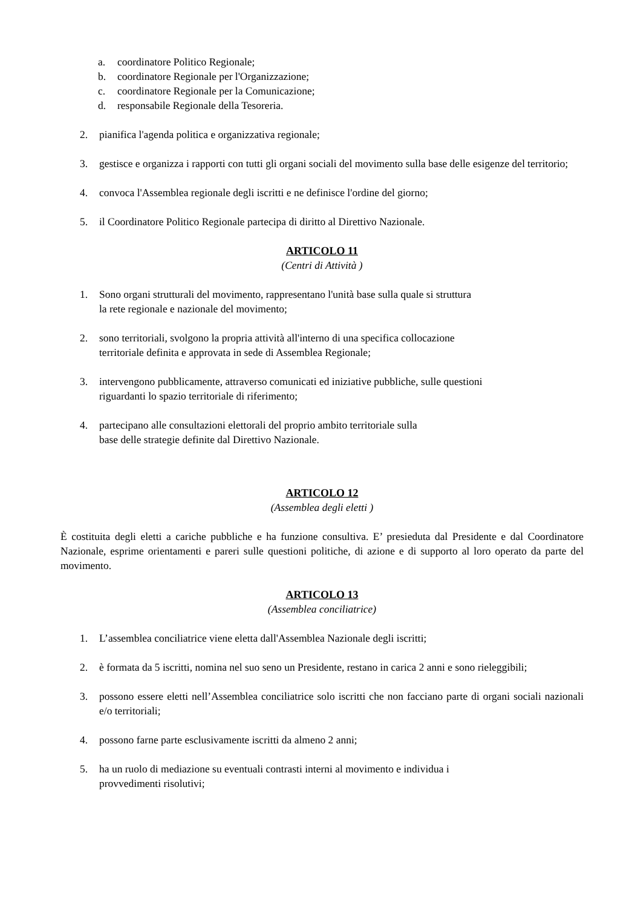a. coordinatore Politico Regionale;
b. coordinatore Regionale per l'Organizzazione;
c. coordinatore Regionale per la Comunicazione;
d. responsabile Regionale della Tesoreria.
2. pianifica l'agenda politica e organizzativa regionale;
3. gestisce e organizza i rapporti con tutti gli organi sociali del movimento sulla base delle esigenze del territorio;
4. convoca l'Assemblea regionale degli iscritti e ne definisce l'ordine del giorno;
5. il Coordinatore Politico Regionale partecipa di diritto al Direttivo Nazionale.
ARTICOLO 11
(Centri di Attività )
1. Sono organi strutturali del movimento, rappresentano l'unità base sulla quale si struttura
la rete regionale e nazionale del movimento;
2. sono territoriali, svolgono la propria attività all'interno di una specifica collocazione
territoriale definita e approvata in sede di Assemblea Regionale;
3. intervengono pubblicamente, attraverso comunicati ed iniziative pubbliche, sulle questioni
riguardanti lo spazio territoriale di riferimento;
4. partecipano alle consultazioni elettorali del proprio ambito territoriale sulla
base delle strategie definite dal Direttivo Nazionale.
ARTICOLO 12
(Assemblea degli eletti )
È costituita degli eletti a cariche pubbliche e ha funzione consultiva. E’ presieduta dal Presidente e dal Coordinatore Nazionale, esprime orientamenti e pareri sulle questioni politiche, di azione e di supporto al loro operato da parte del movimento.
ARTICOLO 13
(Assemblea conciliatrice)
1. L’assemblea conciliatrice viene eletta dall'Assemblea Nazionale degli iscritti;
2. è formata da 5 iscritti, nomina nel suo seno un Presidente, restano in carica 2 anni e sono rieleggibili;
3. possono essere eletti nell’Assemblea conciliatrice solo iscritti che non facciano parte di organi sociali nazionali e/o territoriali;
4. possono farne parte esclusivamente iscritti da almeno 2 anni;
5. ha un ruolo di mediazione su eventuali contrasti interni al movimento e individua i
provvedimenti risolutivi;